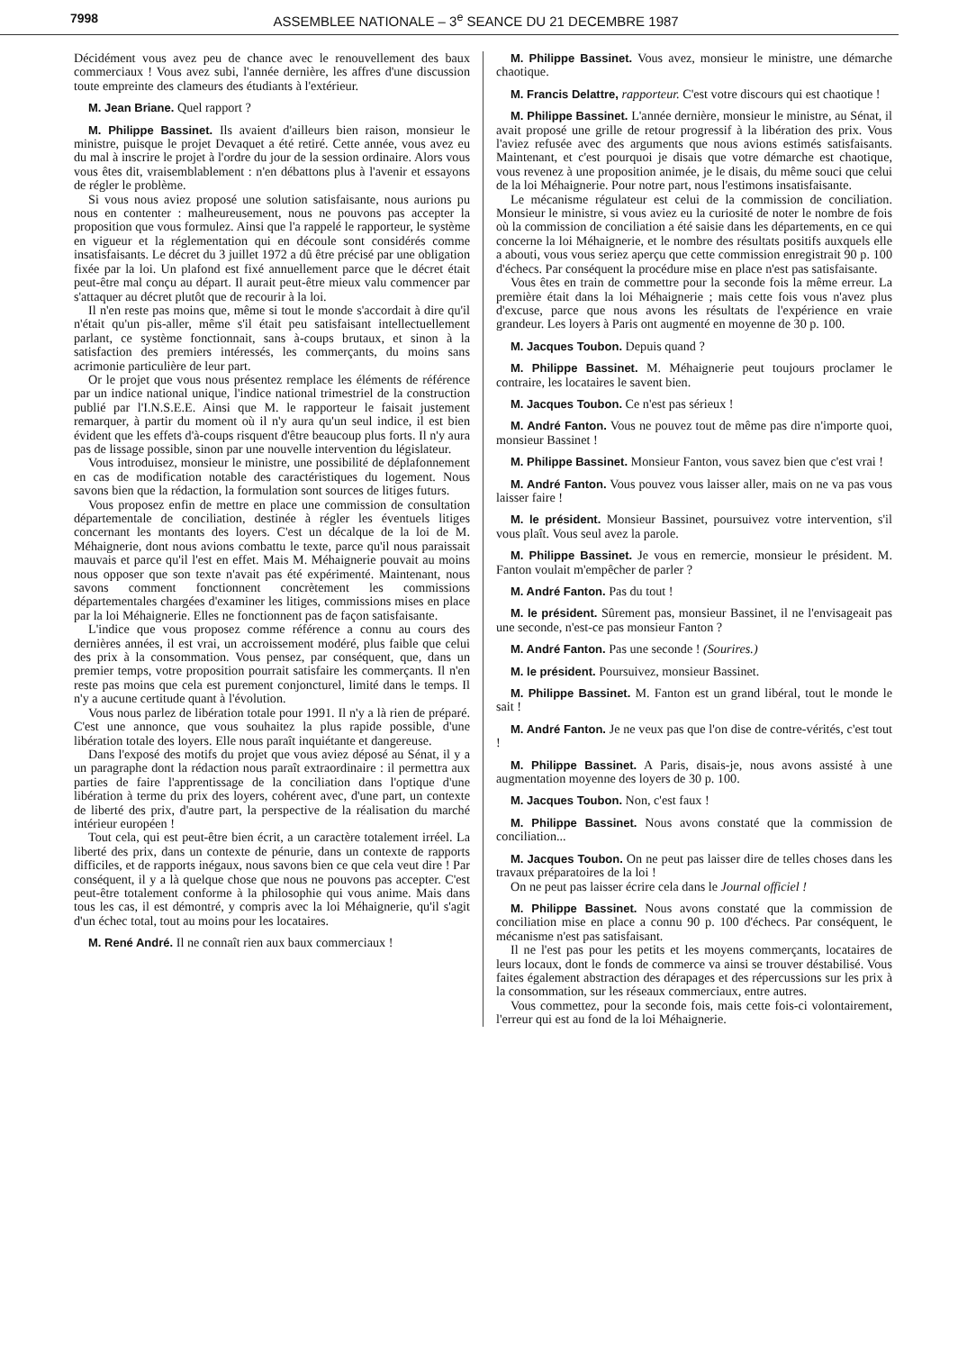7998 ASSEMBLEE NATIONALE – 3<sup>e</sup> SEANCE DU 21 DECEMBRE 1987
Décidément vous avez peu de chance avec le renouvellement des baux commerciaux ! Vous avez subi, l'année dernière, les affres d'une discussion toute empreinte des clameurs des étudiants à l'extérieur.
M. Jean Briane. Quel rapport ?
M. Philippe Bassinet. Ils avaient d'ailleurs bien raison, monsieur le ministre, puisque le projet Devaquet a été retiré. Cette année, vous avez eu du mal à inscrire le projet à l'ordre du jour de la session ordinaire. Alors vous vous êtes dit, vraisemblablement : n'en débattons plus à l'avenir et essayons de régler le problème.
Si vous nous aviez proposé une solution satisfaisante, nous aurions pu nous en contenter : malheureusement, nous ne pouvons pas accepter la proposition que vous formulez. Ainsi que l'a rappelé le rapporteur, le système en vigueur et la réglementation qui en découle sont considérés comme insatisfaisants. Le décret du 3 juillet 1972 a dû être précisé par une obligation fixée par la loi. Un plafond est fixé annuellement parce que le décret était peut-être mal conçu au départ. Il aurait peut-être mieux valu commencer par s'attaquer au décret plutôt que de recourir à la loi.
Il n'en reste pas moins que, même si tout le monde s'accordait à dire qu'il n'était qu'un pis-aller, même s'il était peu satisfaisant intellectuellement parlant, ce système fonctionnait, sans à-coups brutaux, et sinon à la satisfaction des premiers intéressés, les commerçants, du moins sans acrimonie particulière de leur part.
Or le projet que vous nous présentez remplace les éléments de référence par un indice national unique, l'indice national trimestriel de la construction publié par l'I.N.S.E.E. Ainsi que M. le rapporteur le faisait justement remarquer, à partir du moment où il n'y aura qu'un seul indice, il est bien évident que les effets d'à-coups risquent d'être beaucoup plus forts. Il n'y aura pas de lissage possible, sinon par une nouvelle intervention du législateur.
Vous introduisez, monsieur le ministre, une possibilité de déplafonnement en cas de modification notable des caractéristiques du logement. Nous savons bien que la rédaction, la formulation sont sources de litiges futurs.
Vous proposez enfin de mettre en place une commission de consultation départementale de conciliation, destinée à régler les éventuels litiges concernant les montants des loyers. C'est un décalque de la loi de M. Méhaignerie, dont nous avions combattu le texte, parce qu'il nous paraissait mauvais et parce qu'il l'est en effet. Mais M. Méhaignerie pouvait au moins nous opposer que son texte n'avait pas été expérimenté. Maintenant, nous savons comment fonctionnent concrètement les commissions départementales chargées d'examiner les litiges, commissions mises en place par la loi Méhaignerie. Elles ne fonctionnent pas de façon satisfaisante.
L'indice que vous proposez comme référence a connu au cours des dernières années, il est vrai, un accroissement modéré, plus faible que celui des prix à la consommation. Vous pensez, par conséquent, que, dans un premier temps, votre proposition pourrait satisfaire les commerçants. Il n'en reste pas moins que cela est purement conjoncturel, limité dans le temps. Il n'y a aucune certitude quant à l'évolution.
Vous nous parlez de libération totale pour 1991. Il n'y a là rien de préparé. C'est une annonce, que vous souhaitez la plus rapide possible, d'une libération totale des loyers. Elle nous paraît inquiétante et dangereuse.
Dans l'exposé des motifs du projet que vous aviez déposé au Sénat, il y a un paragraphe dont la rédaction nous paraît extraordinaire : il permettra aux parties de faire l'apprentissage de la conciliation dans l'optique d'une libération à terme du prix des loyers, cohérent avec, d'une part, un contexte de liberté des prix, d'autre part, la perspective de la réalisation du marché intérieur européen !
Tout cela, qui est peut-être bien écrit, a un caractère totalement irréel. La liberté des prix, dans un contexte de pénurie, dans un contexte de rapports difficiles, et de rapports inégaux, nous savons bien ce que cela veut dire ! Par conséquent, il y a là quelque chose que nous ne pouvons pas accepter. C'est peut-être totalement conforme à la philosophie qui vous anime. Mais dans tous les cas, il est démontré, y compris avec la loi Méhaignerie, qu'il s'agit d'un échec total, tout au moins pour les locataires.
M. René André. Il ne connaît rien aux baux commerciaux !
M. Philippe Bassinet. Vous avez, monsieur le ministre, une démarche chaotique.
M. Francis Delattre, rapporteur. C'est votre discours qui est chaotique !
M. Philippe Bassinet. L'année dernière, monsieur le ministre, au Sénat, il avait proposé une grille de retour progressif à la libération des prix. Vous l'aviez refusée avec des arguments que nous avions estimés satisfaisants. Maintenant, et c'est pourquoi je disais que votre démarche est chaotique, vous revenez à une proposition animée, je le disais, du même souci que celui de la loi Méhaignerie. Pour notre part, nous l'estimons insatisfaisante.
Le mécanisme régulateur est celui de la commission de conciliation. Monsieur le ministre, si vous aviez eu la curiosité de noter le nombre de fois où la commission de conciliation a été saisie dans les départements, en ce qui concerne la loi Méhaignerie, et le nombre des résultats positifs auxquels elle a abouti, vous vous seriez aperçu que cette commission enregistrait 90 p. 100 d'échecs. Par conséquent la procédure mise en place n'est pas satisfaisante.
Vous êtes en train de commettre pour la seconde fois la même erreur. La première était dans la loi Méhaignerie ; mais cette fois vous n'avez plus d'excuse, parce que nous avons les résultats de l'expérience en vraie grandeur. Les loyers à Paris ont augmenté en moyenne de 30 p. 100.
M. Jacques Toubon. Depuis quand ?
M. Philippe Bassinet. M. Méhaignerie peut toujours proclamer le contraire, les locataires le savent bien.
M. Jacques Toubon. Ce n'est pas sérieux !
M. André Fanton. Vous ne pouvez tout de même pas dire n'importe quoi, monsieur Bassinet !
M. Philippe Bassinet. Monsieur Fanton, vous savez bien que c'est vrai !
M. André Fanton. Vous pouvez vous laisser aller, mais on ne va pas vous laisser faire !
M. le président. Monsieur Bassinet, poursuivez votre intervention, s'il vous plaît. Vous seul avez la parole.
M. Philippe Bassinet. Je vous en remercie, monsieur le président. M. Fanton voulait m'empêcher de parler ?
M. André Fanton. Pas du tout !
M. le président. Sûrement pas, monsieur Bassinet, il ne l'envisageait pas une seconde, n'est-ce pas monsieur Fanton ?
M. André Fanton. Pas une seconde ! (Sourires.)
M. le président. Poursuivez, monsieur Bassinet.
M. Philippe Bassinet. M. Fanton est un grand libéral, tout le monde le sait !
M. André Fanton. Je ne veux pas que l'on dise de contre-vérités, c'est tout !
M. Philippe Bassinet. A Paris, disais-je, nous avons assisté à une augmentation moyenne des loyers de 30 p. 100.
M. Jacques Toubon. Non, c'est faux !
M. Philippe Bassinet. Nous avons constaté que la commission de conciliation...
M. Jacques Toubon. On ne peut pas laisser dire de telles choses dans les travaux préparatoires de la loi !
On ne peut pas laisser écrire cela dans le Journal officiel !
M. Philippe Bassinet. Nous avons constaté que la commission de conciliation mise en place a connu 90 p. 100 d'échecs. Par conséquent, le mécanisme n'est pas satisfaisant.
Il ne l'est pas pour les petits et les moyens commerçants, locataires de leurs locaux, dont le fonds de commerce va ainsi se trouver déstabilisé. Vous faites également abstraction des dérapages et des répercussions sur les prix à la consommation, sur les réseaux commerciaux, entre autres.
Vous commettez, pour la seconde fois, mais cette fois-ci volontairement, l'erreur qui est au fond de la loi Méhaignerie.